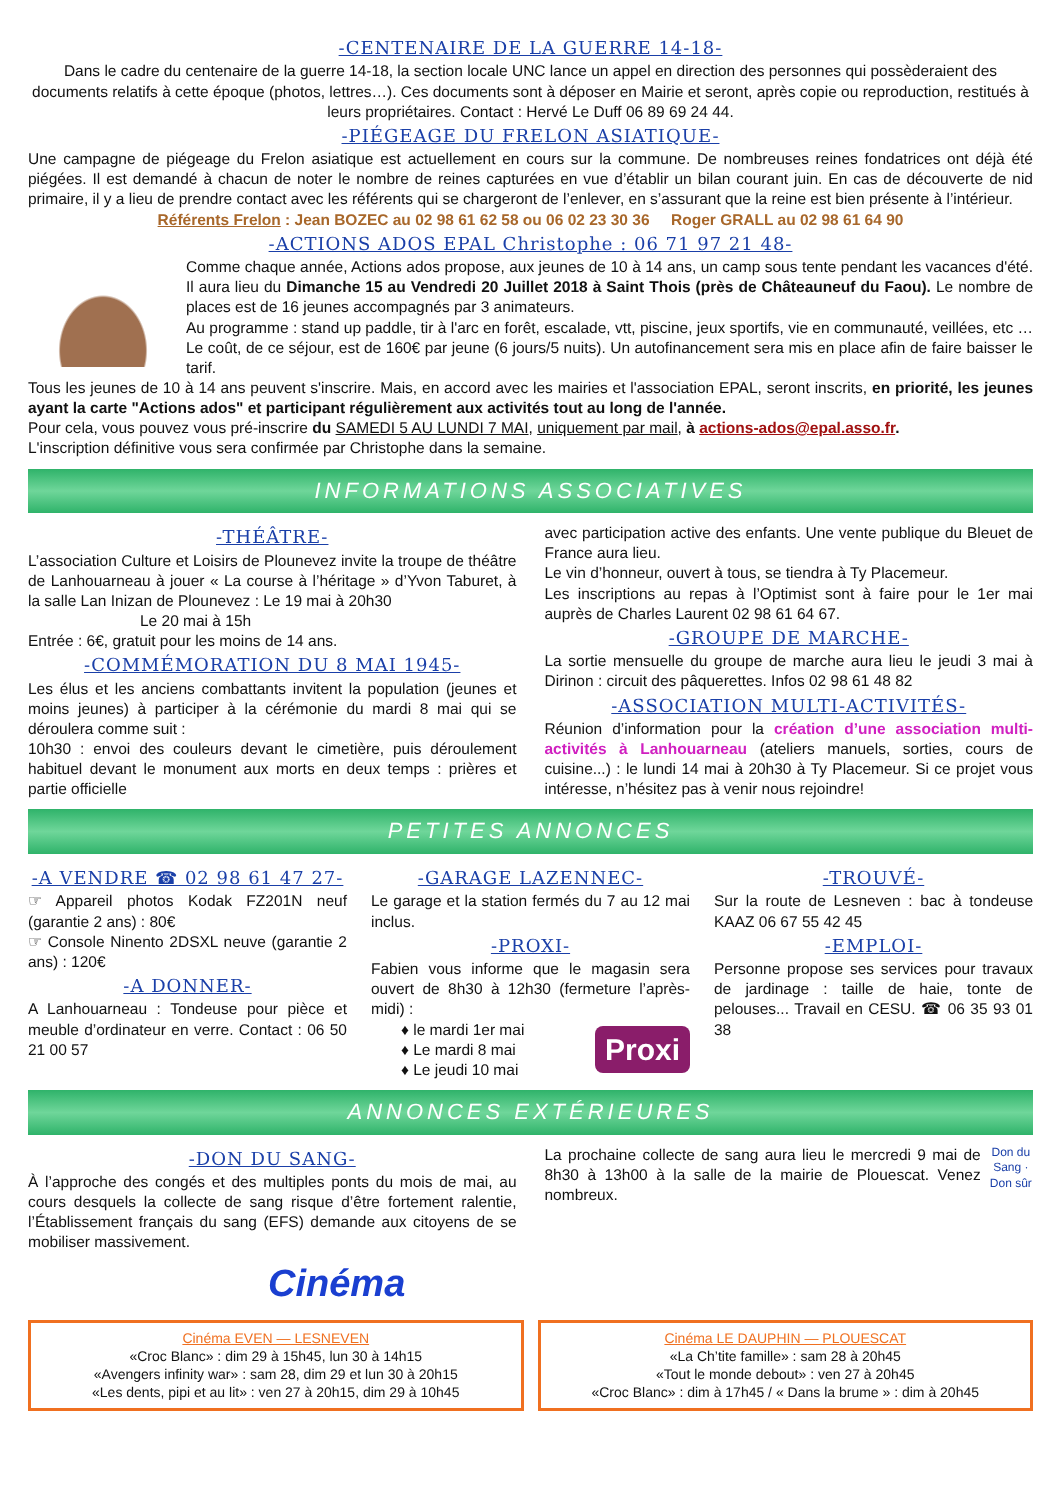-CENTENAIRE DE LA GUERRE 14-18-
Dans le cadre du centenaire de la guerre 14-18, la section locale UNC lance un appel en direction des personnes qui possèderaient des documents relatifs à cette époque (photos, lettres…). Ces documents sont à déposer en Mairie et seront, après copie ou reproduction, restitués à leurs propriétaires. Contact : Hervé Le Duff 06 89 69 24 44.
-PIÉGEAGE DU FRELON ASIATIQUE-
Une campagne de piégeage du Frelon asiatique est actuellement en cours sur la commune. De nombreuses reines fondatrices ont déjà été piégées. Il est demandé à chacun de noter le nombre de reines capturées en vue d’établir un bilan courant juin. En cas de découverte de nid primaire, il y a lieu de prendre contact avec les référents qui se chargeront de l’enlever, en s’assurant que la reine est bien présente à l’intérieur.
Référents Frelon : Jean BOZEC au 02 98 61 62 58 ou 06 02 23 30 36 Roger GRALL au 02 98 61 64 90
-ACTIONS ADOS EPAL Christophe : 06 71 97 21 48-
Comme chaque année, Actions ados propose, aux jeunes de 10 à 14 ans, un camp sous tente pendant les vacances d'été. Il aura lieu du Dimanche 15 au Vendredi 20 Juillet 2018 à Saint Thois (près de Châteauneuf du Faou). Le nombre de places est de 16 jeunes accompagnés par 3 animateurs.
Au programme : stand up paddle, tir à l'arc en forêt, escalade, vtt, piscine, jeux sportifs, vie en communauté, veillées, etc … Le coût, de ce séjour, est de 160€ par jeune (6 jours/5 nuits). Un autofinancement sera mis en place afin de faire baisser le tarif.
Tous les jeunes de 10 à 14 ans peuvent s'inscrire. Mais, en accord avec les mairies et l'association EPAL, seront inscrits, en priorité, les jeunes ayant la carte "Actions ados" et participant régulièrement aux activités tout au long de l'année.
Pour cela, vous pouvez vous pré-inscrire du SAMEDI 5 AU LUNDI 7 MAI, uniquement par mail, à actions-ados@epal.asso.fr.
L'inscription définitive vous sera confirmée par Christophe dans la semaine.
INFORMATIONS ASSOCIATIVES
-THÉÂTRE-
L’association Culture et Loisirs de Plounevez invite la troupe de théâtre de Lanhouarneau à jouer « La course à l’héritage » d’Yvon Taburet, à la salle Lan Inizan de Plounevez : Le 19 mai à 20h30
Le 20 mai à 15h
Entrée : 6€, gratuit pour les moins de 14 ans.
-COMMÉMORATION DU 8 MAI 1945-
Les élus et les anciens combattants invitent la population (jeunes et moins jeunes) à participer à la cérémonie du mardi 8 mai qui se déroulera comme suit :
10h30 : envoi des couleurs devant le cimetière, puis déroulement habituel devant le monument aux morts en deux temps : prières et partie officielle
avec participation active des enfants. Une vente publique du Bleuet de France aura lieu.
Le vin d’honneur, ouvert à tous, se tiendra à Ty Placemeur.
Les inscriptions au repas à l’Optimist sont à faire pour le 1er mai auprès de Charles Laurent 02 98 61 64 67.
-GROUPE DE MARCHE-
La sortie mensuelle du groupe de marche aura lieu le jeudi 3 mai à Dirinon : circuit des pâquerettes. Infos 02 98 61 48 82
-ASSOCIATION MULTI-ACTIVITÉS-
Réunion d’information pour la création d’une association multi-activités à Lanhouarneau (ateliers manuels, sorties, cours de cuisine...) : le lundi 14 mai à 20h30 à Ty Placemeur. Si ce projet vous intéresse, n’hésitez pas à venir nous rejoindre!
PETITES ANNONCES
-A VENDRE ☎ 02 98 61 47 27-
☞ Appareil photos Kodak FZ201N neuf (garantie 2 ans) : 80€
☞ Console Ninento 2DSXL neuve (garantie 2 ans) : 120€
-A DONNER-
A Lanhouarneau : Tondeuse pour pièce et meuble d’ordinateur en verre. Contact : 06 50 21 00 57
-GARAGE LAZENNEC-
Le garage et la station fermés du 7 au 12 mai inclus.
-PROXI-
Fabien vous informe que le magasin sera ouvert de 8h30 à 12h30 (fermeture l’après-midi) :
♦ le mardi 1er mai
♦ Le mardi 8 mai
♦ Le jeudi 10 mai
Proxi
-TROUVÉ-
Sur la route de Lesneven : bac à tondeuse KAAZ 06 67 55 42 45
-EMPLOI-
Personne propose ses services pour travaux de jardinage : taille de haie, tonte de pelouses... Travail en CESU. ☎ 06 35 93 01 38
ANNONCES EXTÉRIEURES
-DON DU SANG-
À l’approche des congés et des multiples ponts du mois de mai, au cours desquels la collecte de sang risque d’être fortement ralentie, l’Établissement français du sang (EFS) demande aux citoyens de se mobiliser massivement.
La prochaine collecte de sang aura lieu le mercredi 9 mai de 8h30 à 13h00 à la salle de la mairie de Plouescat. Venez nombreux.
Don du Sang · Don sûr
Cinéma
Cinéma EVEN — LESNEVEN
«Croc Blanc» : dim 29 à 15h45, lun 30 à 14h15
«Avengers infinity war» : sam 28, dim 29 et lun 30 à 20h15
«Les dents, pipi et au lit» : ven 27 à 20h15, dim 29 à 10h45
Cinéma LE DAUPHIN — PLOUESCAT
«La Ch’tite famille» : sam 28 à 20h45
«Tout le monde debout» : ven 27 à 20h45
«Croc Blanc» : dim à 17h45 / « Dans la brume » : dim à 20h45